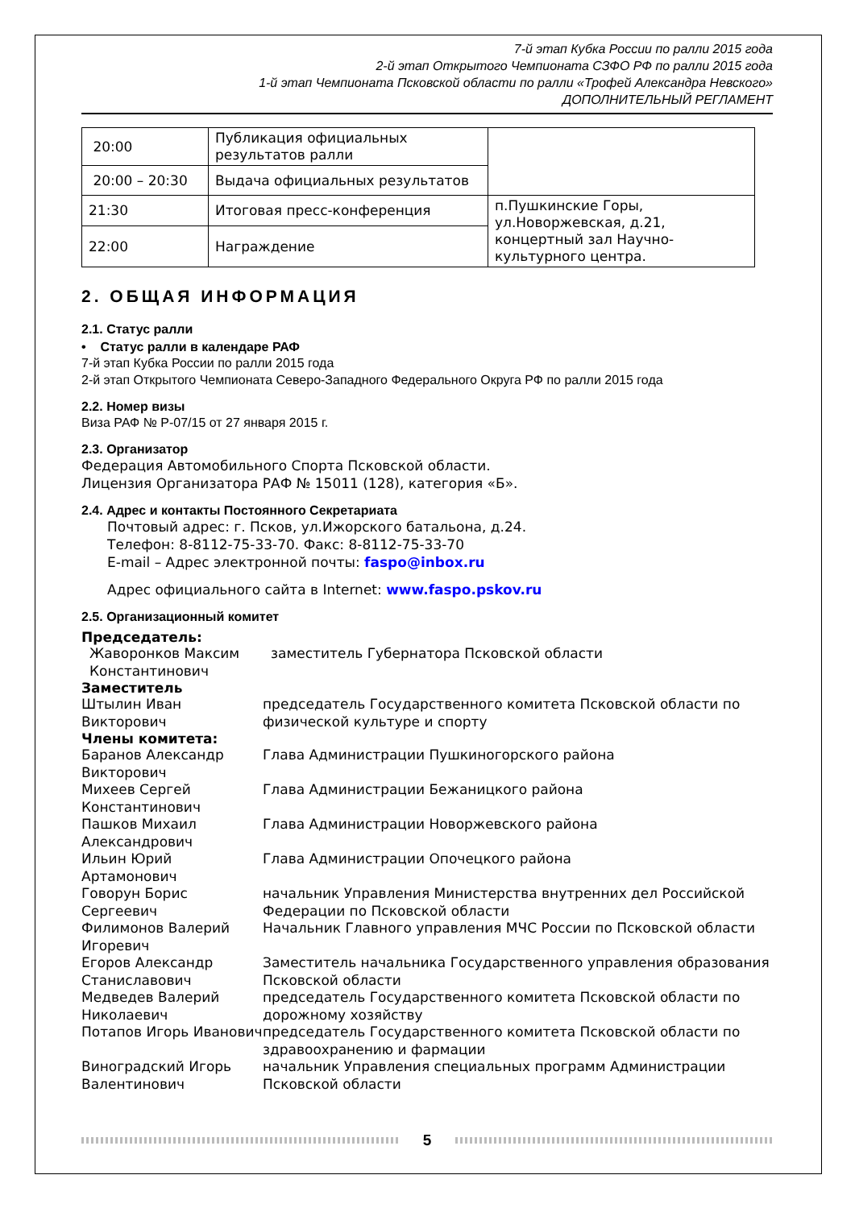7-й этап Кубка России по ралли 2015 года
2-й этап Открытого Чемпионата СЗФО РФ по ралли 2015 года
1-й этап Чемпионата Псковской области по ралли «Трофей Александра Невского»
ДОПОЛНИТЕЛЬНЫЙ РЕГЛАМЕНТ
| 20:00 | Публикация официальных результатов ралли | |
| 20:00 – 20:30 | Выдача официальных результатов | |
| 21:30 | Итоговая пресс-конференция | п.Пушкинские Горы, ул.Новоржевская, д.21, концертный зал Научно-культурного центра. |
| 22:00 | Награждение | |
2. ОБЩАЯ ИНФОРМАЦИЯ
2.1. Статус ралли
• Статус ралли в календаре РАФ
7-й этап Кубка России по ралли 2015 года
2-й этап Открытого Чемпионата Северо-Западного Федерального Округа РФ по ралли 2015 года
2.2. Номер визы
Виза РАФ № Р-07/15 от 27 января 2015 г.
2.3. Организатор
Федерация Автомобильного Спорта Псковской области.
Лицензия Организатора РАФ № 15011 (128), категория «Б».
2.4. Адрес и контакты Постоянного Секретариата
Почтовый адрес: г. Псков, ул.Ижорского батальона, д.24.
Телефон: 8-8112-75-33-70. Факс: 8-8112-75-33-70
E-mail – Адрес электронной почты: faspo@inbox.ru
Адрес официального сайта в Internet: www.faspo.pskov.ru
2.5. Организационный комитет
Председатель:
| Жаворонков Максим Константинович | заместитель Губернатора Псковской области |
Заместитель
| Штылин Иван Викторович | председатель Государственного комитета Псковской области по физической культуре и спорту |
Члены комитета:
| Баранов Александр Викторович | Глава Администрации Пушкиногорского района |
| Михеев Сергей Константинович | Глава Администрации Бежаницкого района |
| Пашков Михаил Александрович | Глава Администрации Новоржевского района |
| Ильин Юрий Артамонович | Глава Администрации Опочецкого района |
| Говорун Борис Сергеевич | начальник Управления Министерства внутренних дел Российской Федерации по Псковской области |
| Филимонов Валерий Игоревич | Начальник Главного управления МЧС России по Псковской области |
| Егоров Александр Станиславович | Заместитель начальника Государственного управления образования Псковской области |
| Медведев Валерий Николаевич | председатель Государственного комитета Псковской области по дорожному хозяйству |
| Потапов Игорь Иванович | председатель Государственного комитета Псковской области по здравоохранению и фармации |
| Виноградский Игорь Валентинович | начальник Управления специальных программ Администрации Псковской области |
5